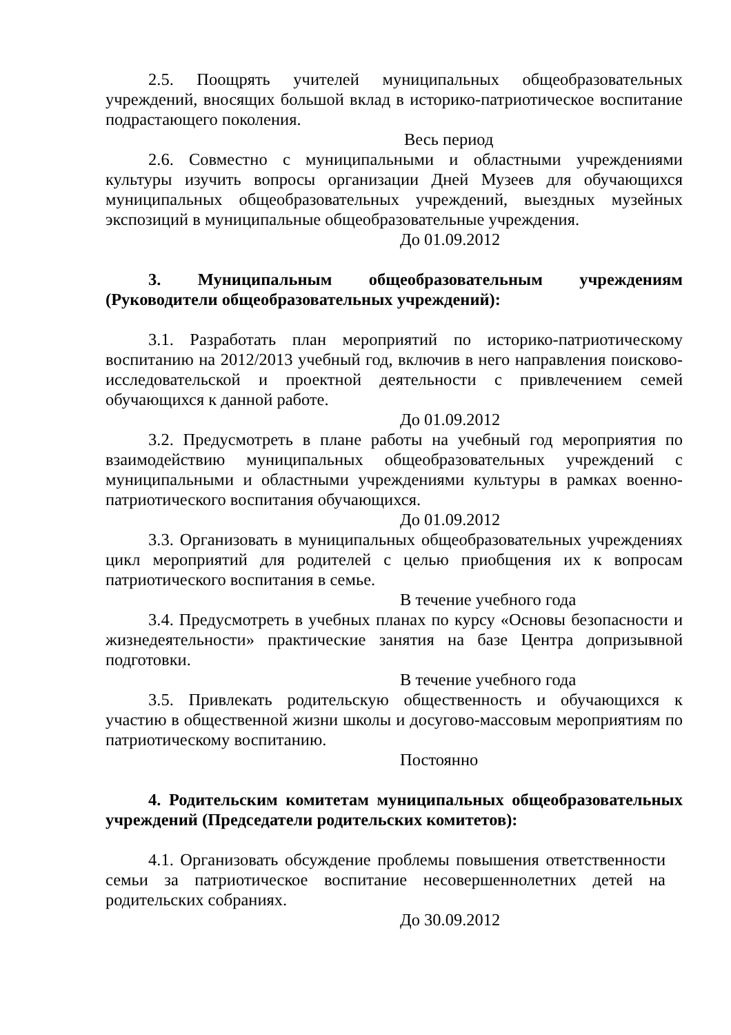2.5. Поощрять учителей муниципальных общеобразовательных учреждений, вносящих большой вклад в историко-патриотическое воспитание подрастающего поколения.
Весь период
2.6. Совместно с муниципальными и областными учреждениями культуры изучить вопросы организации Дней Музеев для обучающихся муниципальных общеобразовательных учреждений, выездных музейных экспозиций в муниципальные общеобразовательные учреждения.
До 01.09.2012
3. Муниципальным общеобразовательным учреждениям (Руководители общеобразовательных учреждений):
3.1. Разработать план мероприятий по историко-патриотическому воспитанию на 2012/2013 учебный год, включив в него направления поисково-исследовательской и проектной деятельности с привлечением семей обучающихся к данной работе.
До 01.09.2012
3.2. Предусмотреть в плане работы на учебный год мероприятия по взаимодействию муниципальных общеобразовательных учреждений с муниципальными и областными учреждениями культуры в рамках военно-патриотического воспитания обучающихся.
До 01.09.2012
3.3. Организовать в муниципальных общеобразовательных учреждениях цикл мероприятий для родителей с целью приобщения их к вопросам патриотического воспитания в семье.
В течение учебного года
3.4. Предусмотреть в учебных планах по курсу «Основы безопасности и жизнедеятельности» практические занятия на базе Центра допризывной подготовки.
В течение учебного года
3.5. Привлекать родительскую общественность и обучающихся к участию в общественной жизни школы и досугово-массовым мероприятиям по патриотическому воспитанию.
Постоянно
4. Родительским комитетам муниципальных общеобразовательных учреждений (Председатели родительских комитетов):
4.1. Организовать обсуждение проблемы повышения ответственности семьи за патриотическое воспитание несовершеннолетних детей на родительских собраниях.
До 30.09.2012